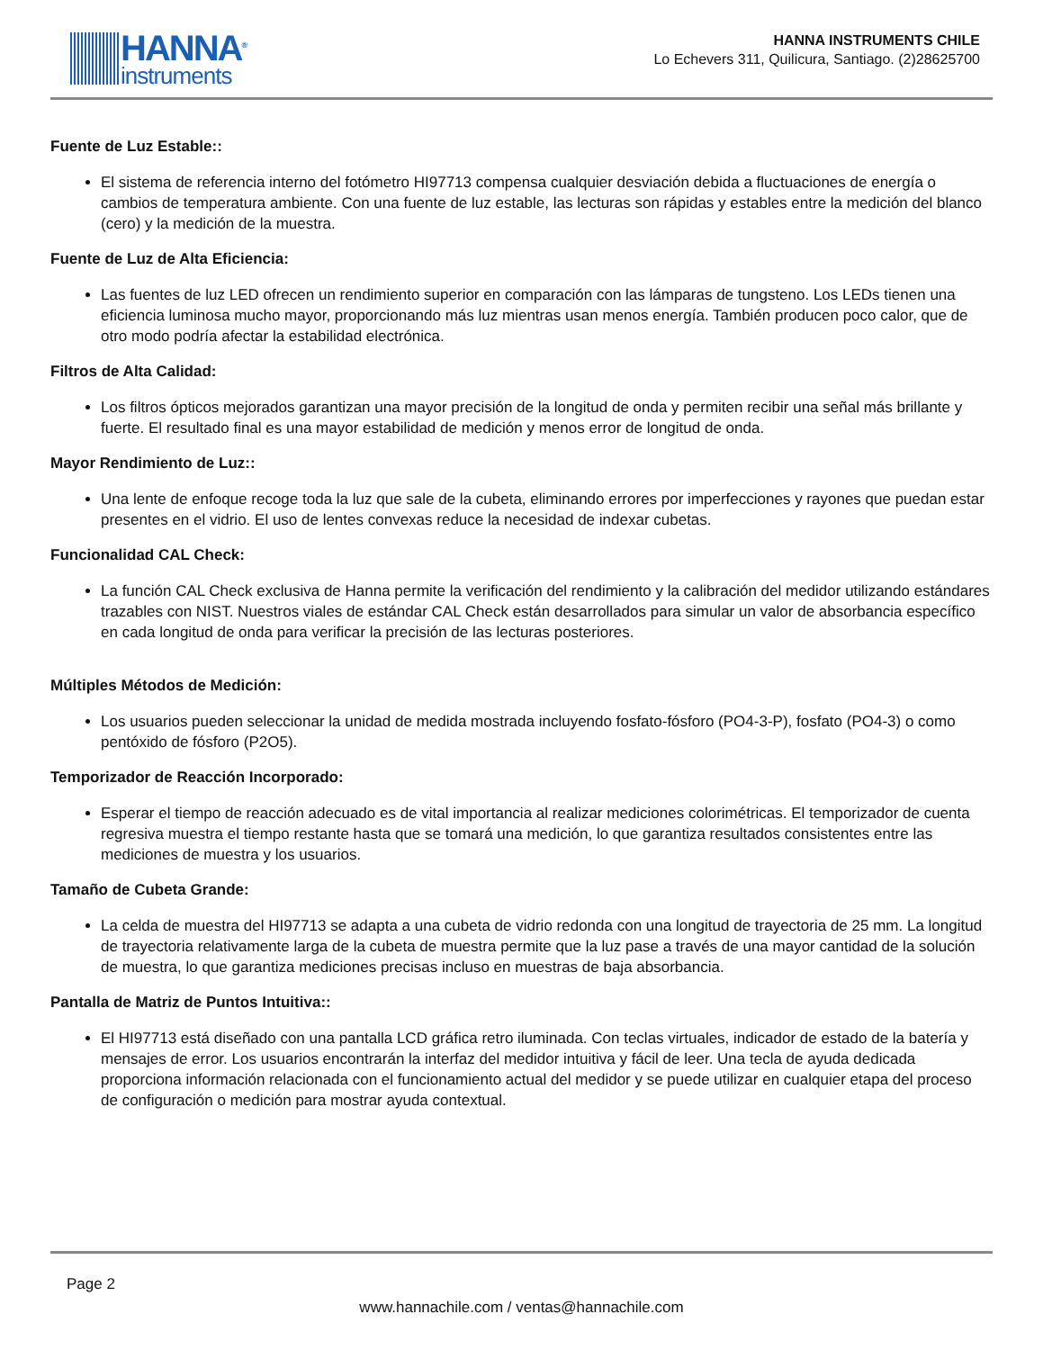HANNA<sup>®</sup>
instruments
HANNA INSTRUMENTS CHILE
Lo Echevers 311, Quilicura, Santiago. (2)28625700
Fuente de Luz Estable::
El sistema de referencia interno del fotómetro HI97713 compensa cualquier desviación debida a fluctuaciones de energía o cambios de temperatura ambiente. Con una fuente de luz estable, las lecturas son rápidas y estables entre la medición del blanco (cero) y la medición de la muestra.
Fuente de Luz de Alta Eficiencia:
Las fuentes de luz LED ofrecen un rendimiento superior en comparación con las lámparas de tungsteno. Los LEDs tienen una eficiencia luminosa mucho mayor, proporcionando más luz mientras usan menos energía. También producen poco calor, que de otro modo podría afectar la estabilidad electrónica.
Filtros de Alta Calidad:
Los filtros ópticos mejorados garantizan una mayor precisión de la longitud de onda y permiten recibir una señal más brillante y fuerte. El resultado final es una mayor estabilidad de medición y menos error de longitud de onda.
Mayor Rendimiento de Luz::
Una lente de enfoque recoge toda la luz que sale de la cubeta, eliminando errores por imperfecciones y rayones que puedan estar presentes en el vidrio. El uso de lentes convexas reduce la necesidad de indexar cubetas.
Funcionalidad CAL Check:
La función CAL Check exclusiva de Hanna permite la verificación del rendimiento y la calibración del medidor utilizando estándares trazables con NIST. Nuestros viales de estándar CAL Check están desarrollados para simular un valor de absorbancia específico en cada longitud de onda para verificar la precisión de las lecturas posteriores.
Múltiples Métodos de Medición:
Los usuarios pueden seleccionar la unidad de medida mostrada incluyendo fosfato-fósforo (PO4-3-P), fosfato (PO4-3) o como pentóxido de fósforo (P2O5).
Temporizador de Reacción Incorporado:
Esperar el tiempo de reacción adecuado es de vital importancia al realizar mediciones colorimétricas. El temporizador de cuenta regresiva muestra el tiempo restante hasta que se tomará una medición, lo que garantiza resultados consistentes entre las mediciones de muestra y los usuarios.
Tamaño de Cubeta Grande:
La celda de muestra del HI97713 se adapta a una cubeta de vidrio redonda con una longitud de trayectoria de 25 mm. La longitud de trayectoria relativamente larga de la cubeta de muestra permite que la luz pase a través de una mayor cantidad de la solución de muestra, lo que garantiza mediciones precisas incluso en muestras de baja absorbancia.
Pantalla de Matriz de Puntos Intuitiva::
El HI97713 está diseñado con una pantalla LCD gráfica retro iluminada. Con teclas virtuales, indicador de estado de la batería y mensajes de error. Los usuarios encontrarán la interfaz del medidor intuitiva y fácil de leer. Una tecla de ayuda dedicada proporciona información relacionada con el funcionamiento actual del medidor y se puede utilizar en cualquier etapa del proceso de configuración o medición para mostrar ayuda contextual.
Page 2
www.hannachile.com / ventas@hannachile.com